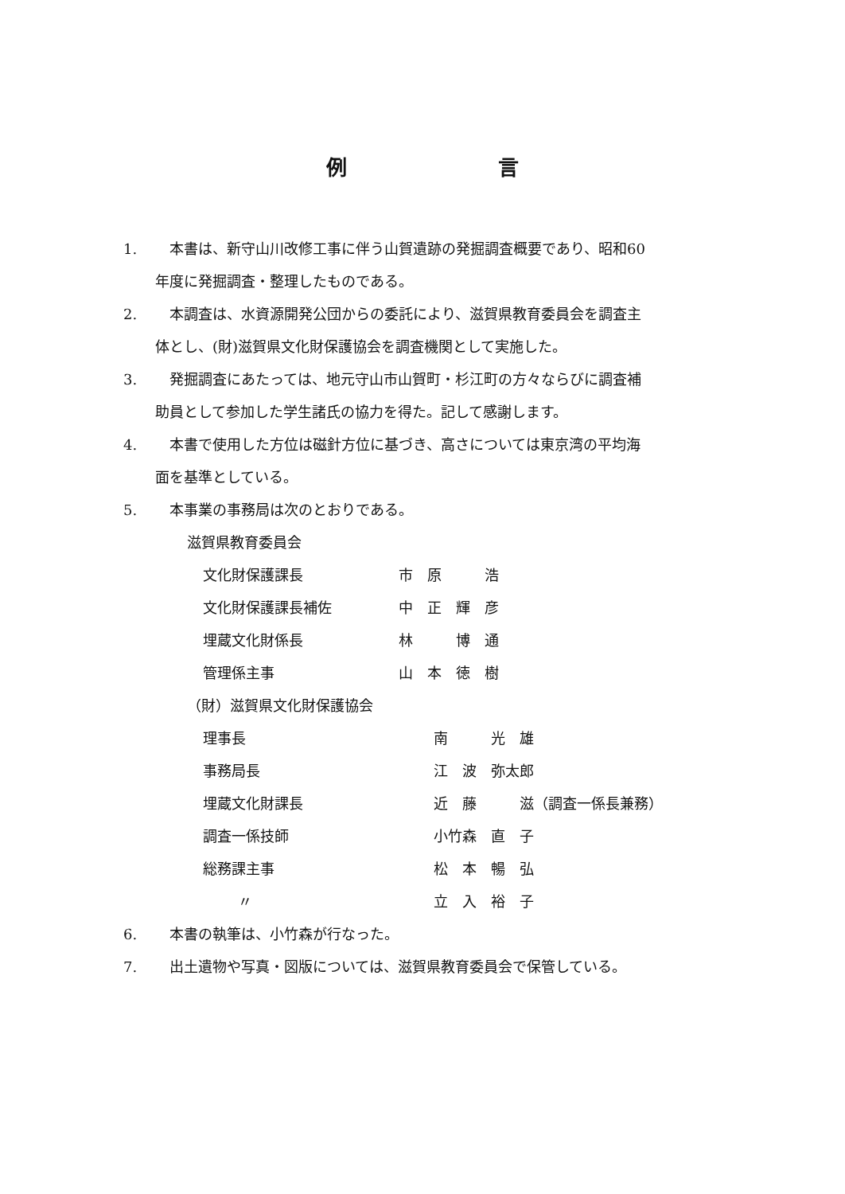例言
1. 本書は、新守山川改修工事に伴う山賀遺跡の発掘調査概要であり、昭和60
年度に発掘調査・整理したものである。
2. 本調査は、水資源開発公団からの委託により、滋賀県教育委員会を調査主
体とし、(財)滋賀県文化財保護協会を調査機関として実施した。
3. 発掘調査にあたっては、地元守山市山賀町・杉江町の方々ならびに調査補
助員として参加した学生諸氏の協力を得た。記して感謝します。
4. 本書で使用した方位は磁針方位に基づき、高さについては東京湾の平均海
面を基準としている。
5. 本事業の事務局は次のとおりである。
滋賀県教育委員会
| 文化財保護課長 | 市 原 浩 |
| 文化財保護課長補佐 | 中 正 輝 彦 |
| 埋蔵文化財係長 | 林 博 通 |
| 管理係主事 | 山 本 徳 樹 |
（財）滋賀県文化財保護協会
| 理事長 | 南 光 雄 |
| 事務局長 | 江 波 弥太郎 |
| 埋蔵文化財課長 | 近 藤 滋（調査一係長兼務） |
| 調査一係技師 | 小竹森 直 子 |
| 総務課主事 | 松 本 暢 弘 |
| 〃 | 立 入 裕 子 |
6. 本書の執筆は、小竹森が行なった。
7. 出土遺物や写真・図版については、滋賀県教育委員会で保管している。